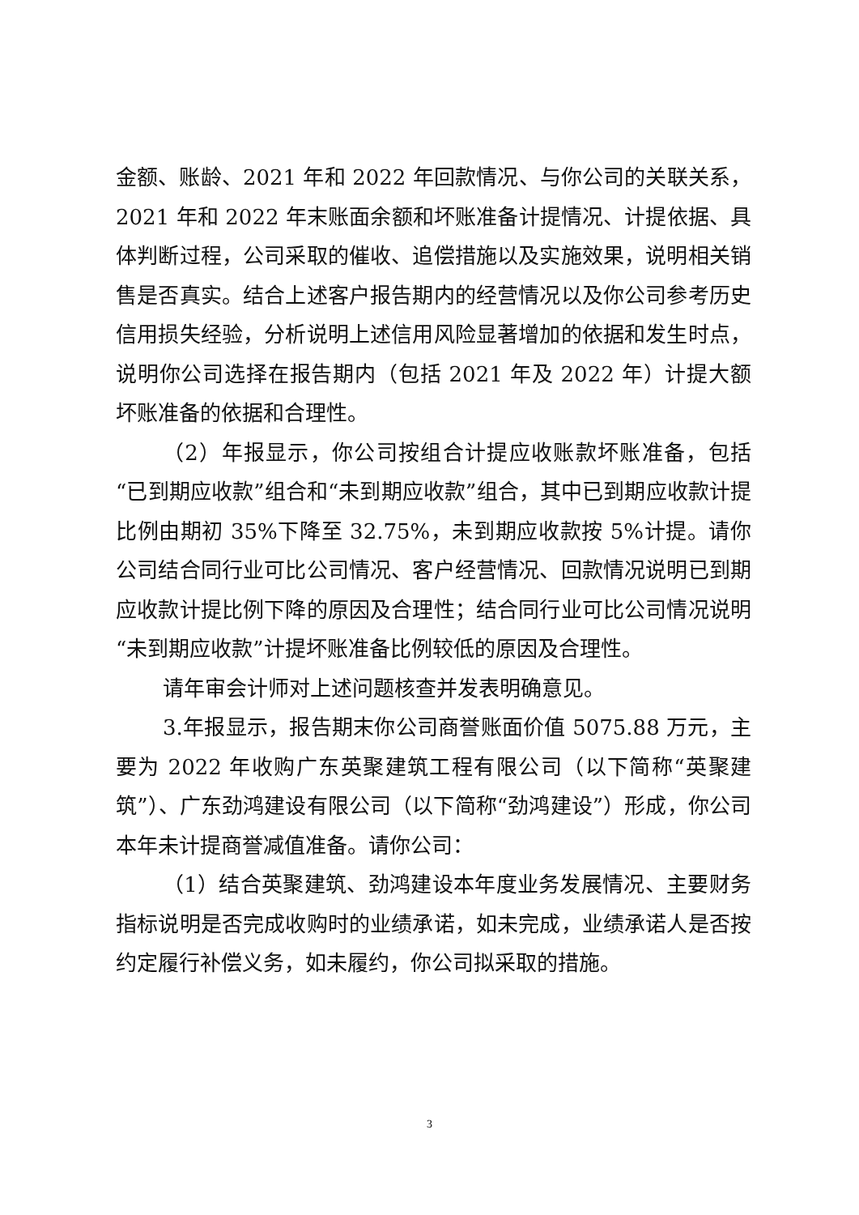金额、账龄、2021 年和 2022 年回款情况、与你公司的关联关系，2021 年和 2022 年末账面余额和坏账准备计提情况、计提依据、具体判断过程，公司采取的催收、追偿措施以及实施效果，说明相关销售是否真实。结合上述客户报告期内的经营情况以及你公司参考历史信用损失经验，分析说明上述信用风险显著增加的依据和发生时点，说明你公司选择在报告期内（包括 2021 年及 2022 年）计提大额坏账准备的依据和合理性。
（2）年报显示，你公司按组合计提应收账款坏账准备，包括“已到期应收款”组合和“未到期应收款”组合，其中已到期应收款计提比例由期初 35%下降至 32.75%，未到期应收款按 5%计提。请你公司结合同行业可比公司情况、客户经营情况、回款情况说明已到期应收款计提比例下降的原因及合理性；结合同行业可比公司情况说明“未到期应收款”计提坏账准备比例较低的原因及合理性。
请年审会计师对上述问题核查并发表明确意见。
3.年报显示，报告期末你公司商誉账面价值 5075.88 万元，主要为 2022 年收购广东英聚建筑工程有限公司（以下简称“英聚建筑”）、广东劲鸿建设有限公司（以下简称“劲鸿建设”）形成，你公司本年未计提商誉减值准备。请你公司：
（1）结合英聚建筑、劲鸿建设本年度业务发展情况、主要财务指标说明是否完成收购时的业绩承诺，如未完成，业绩承诺人是否按约定履行补偿义务，如未履约，你公司拟采取的措施。
3